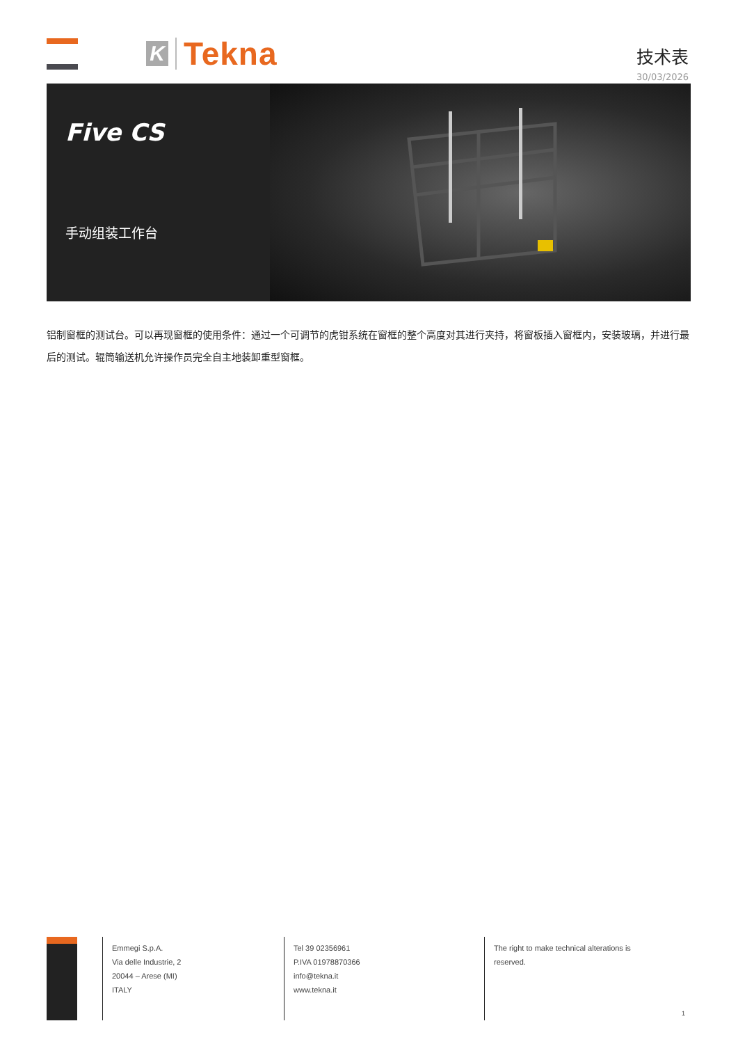K
Tekna
技术表
30/03/2026
Five CS
手动组装工作台
铝制窗框的测试台。可以再现窗框的使用条件：通过一个可调节的虎钳系统在窗框的整个高度对其进行夹持，将窗板插入窗框内，安装玻璃，并进行最后的测试。辊筒输送机允许操作员完全自主地装卸重型窗框。
Emmegi S.p.A.
Via delle Industrie, 2
20044 – Arese (MI)
ITALY
Tel 39 02356961
P.IVA 01978870366
info@tekna.it
www.tekna.it
The right to make technical alterations is
reserved.
1